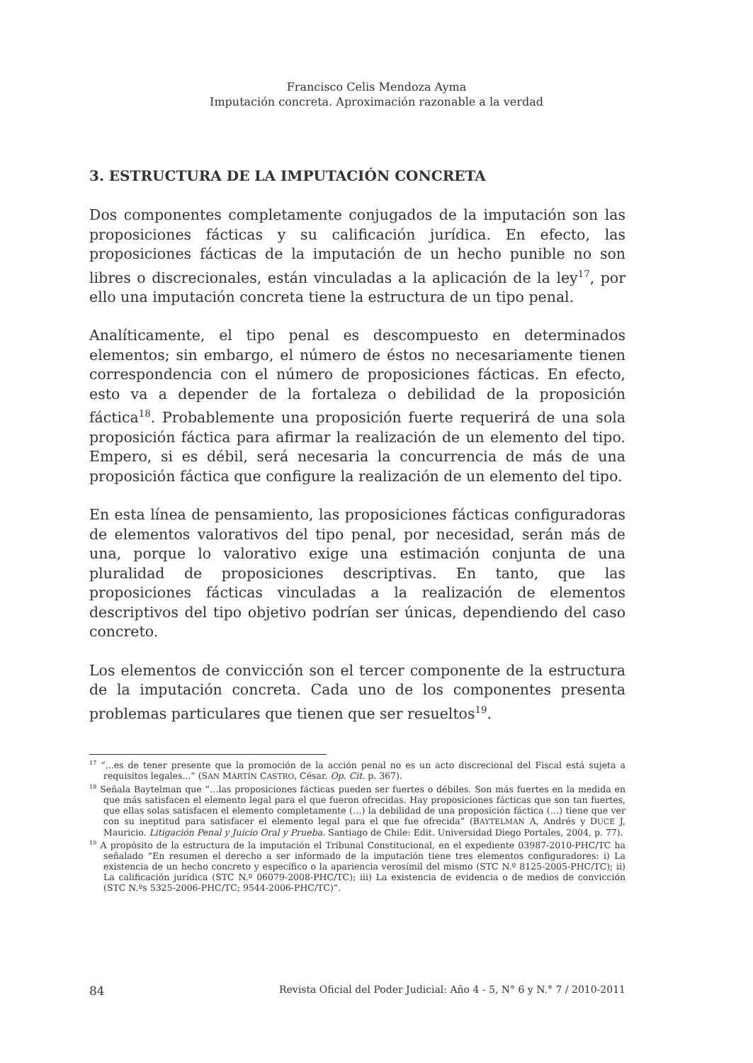Francisco Celis Mendoza Ayma
Imputación concreta. Aproximación razonable a la verdad
3. ESTRUCTURA DE LA IMPUTACIÓN CONCRETA
Dos componentes completamente conjugados de la imputación son las proposiciones fácticas y su calificación jurídica. En efecto, las proposiciones fácticas de la imputación de un hecho punible no son libres o discrecionales, están vinculadas a la aplicación de la ley<sup>17</sup>, por ello una imputación concreta tiene la estructura de un tipo penal.
Analíticamente, el tipo penal es descompuesto en determinados elementos; sin embargo, el número de éstos no necesariamente tienen correspondencia con el número de proposiciones fácticas. En efecto, esto va a depender de la fortaleza o debilidad de la proposición fáctica<sup>18</sup>. Probablemente una proposición fuerte requerirá de una sola proposición fáctica para afirmar la realización de un elemento del tipo. Empero, si es débil, será necesaria la concurrencia de más de una proposición fáctica que configure la realización de un elemento del tipo.
En esta línea de pensamiento, las proposiciones fácticas configuradoras de elementos valorativos del tipo penal, por necesidad, serán más de una, porque lo valorativo exige una estimación conjunta de una pluralidad de proposiciones descriptivas. En tanto, que las proposiciones fácticas vinculadas a la realización de elementos descriptivos del tipo objetivo podrían ser únicas, dependiendo del caso concreto.
Los elementos de convicción son el tercer componente de la estructura de la imputación concreta. Cada uno de los componentes presenta problemas particulares que tienen que ser resueltos<sup>19</sup>.
<sup>17</sup> “...es de tener presente que la promoción de la acción penal no es un acto discrecional del Fiscal está sujeta a requisitos legales...” (SAN MARTÍN CASTRO, César. Op. Cit. p. 367).
<sup>18</sup> Señala Baytelman que “…las proposiciones fácticas pueden ser fuertes o débiles. Son más fuertes en la medida en que más satisfacen el elemento legal para el que fueron ofrecidas. Hay proposiciones fácticas que son tan fuertes, que ellas solas satisfacen el elemento completamente (…) la debilidad de una proposición fáctica (…) tiene que ver con su ineptitud para satisfacer el elemento legal para el que fue ofrecida” (BAYTELMAN A, Andrés y DUCE J, Mauricio. Litigación Penal y Juicio Oral y Prueba. Santiago de Chile: Edit. Universidad Diego Portales, 2004, p. 77).
<sup>19</sup> A propósito de la estructura de la imputación el Tribunal Constitucional, en el expediente 03987-2010-PHC/TC ha señalado “En resumen el derecho a ser informado de la imputación tiene tres elementos configuradores: i) La existencia de un hecho concreto y específico o la apariencia verosímil del mismo (STC N.º 8125-2005-PHC/TC); ii) La calificación jurídica (STC N.º 06079-2008-PHC/TC); iii) La existencia de evidencia o de medios de convicción (STC N.ºs 5325-2006-PHC/TC; 9544-2006-PHC/TC)”.
84 Revista Oficial del Poder Judicial: Año 4 - 5, N° 6 y N.° 7 / 2010-2011